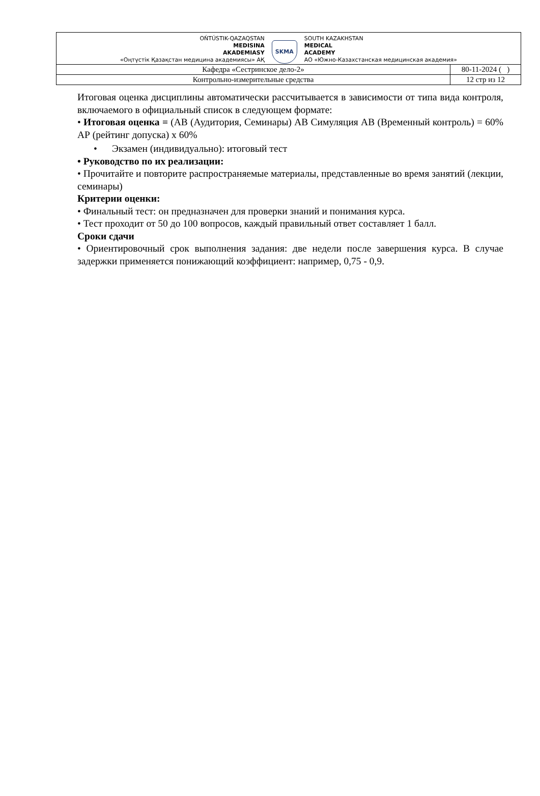| OŃTÚSTIK-QAZAQSTAN MEDISINA AKADEMIASY «Оңтүстік Қазақстан медицина академиясы» АҚ SKMA SOUTH KAZAKHSTAN MEDICAL ACADEMY АО «Южно-Казахстанская медицинская академия» | |
| Кафедра «Сестринское дело-2» | 80-11-2024 ( ) |
| Контрольно-измерительные средства | 12 стр из 12 |
Итоговая оценка дисциплины автоматически рассчитывается в зависимости от типа вида контроля, включаемого в официальный список в следующем формате:
• Итоговая оценка = (АВ (Аудитория, Семинары) АВ Симуляция АВ (Временный контроль) = 60% АР (рейтинг допуска) x 60%
• Экзамен (индивидуально): итоговый тест
• Руководство по их реализации:
• Прочитайте и повторите распространяемые материалы, представленные во время занятий (лекции, семинары)
Критерии оценки:
• Финальный тест: он предназначен для проверки знаний и понимания курса.
• Тест проходит от 50 до 100 вопросов, каждый правильный ответ составляет 1 балл.
Сроки сдачи
• Ориентировочный срок выполнения задания: две недели после завершения курса. В случае задержки применяется понижающий коэффициент: например, 0,75 - 0,9.